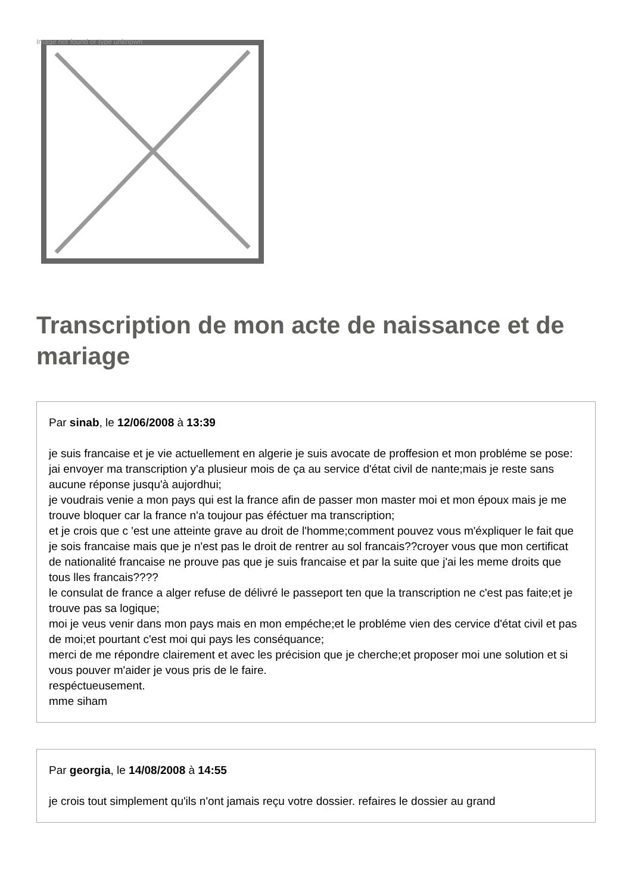Image not found or type unknown
Transcription de mon acte de naissance et de mariage
Par sinab, le 12/06/2008 à 13:39
je suis francaise et je vie actuellement en algerie je suis avocate de proffesion et mon probléme se pose:
jai envoyer ma transcription y'a plusieur mois de ça au service d'état civil de nante;mais je reste sans aucune réponse jusqu'à aujordhui;
je voudrais venie a mon pays qui est la france afin de passer mon master moi et mon époux mais je me trouve bloquer car la france n'a toujour pas éféctuer ma transcription;
et je crois que c 'est une atteinte grave au droit de l'homme;comment pouvez vous m'éxpliquer le fait que je sois francaise mais que je n'est pas le droit de rentrer au sol francais??croyer vous que mon certificat de nationalité francaise ne prouve pas que je suis francaise et par la suite que j'ai les meme droits que tous lles francais????
le consulat de france a alger refuse de délivré le passeport ten que la transcription ne c'est pas faite;et je trouve pas sa logique;
moi je veus venir dans mon pays mais en mon empéche;et le probléme vien des cervice d'état civil et pas de moi;et pourtant c'est moi qui pays les conséquance;
merci de me répondre clairement et avec les précision que je cherche;et proposer moi une solution et si vous pouver m'aider je vous pris de le faire.
respéctueusement.
mme siham
Par georgia, le 14/08/2008 à 14:55
je crois tout simplement qu'ils n'ont jamais reçu votre dossier. refaires le dossier au grand